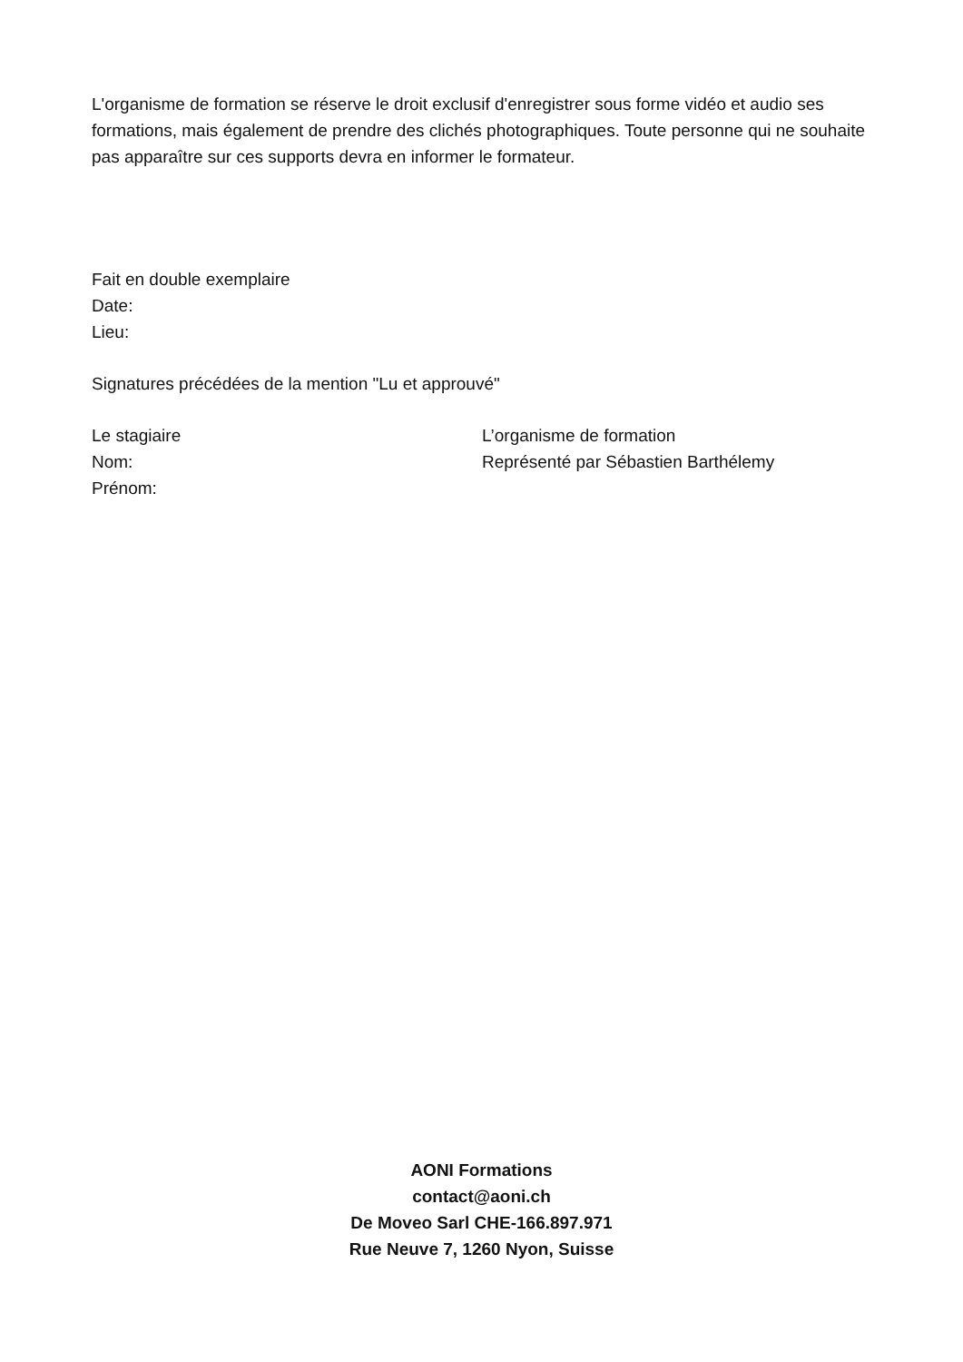L'organisme de formation se réserve le droit exclusif d'enregistrer sous forme vidéo et audio ses formations, mais également de prendre des clichés photographiques. Toute personne qui ne souhaite pas apparaître sur ces supports devra en informer le formateur.
Fait en double exemplaire
Date:
Lieu:
Signatures précédées de la mention "Lu et approuvé"
Le stagiaire
Nom:
Prénom:
L’organisme de formation
Représenté par Sébastien Barthélemy
AONI Formations
contact@aoni.ch
De Moveo Sarl CHE-166.897.971
Rue Neuve 7, 1260 Nyon, Suisse